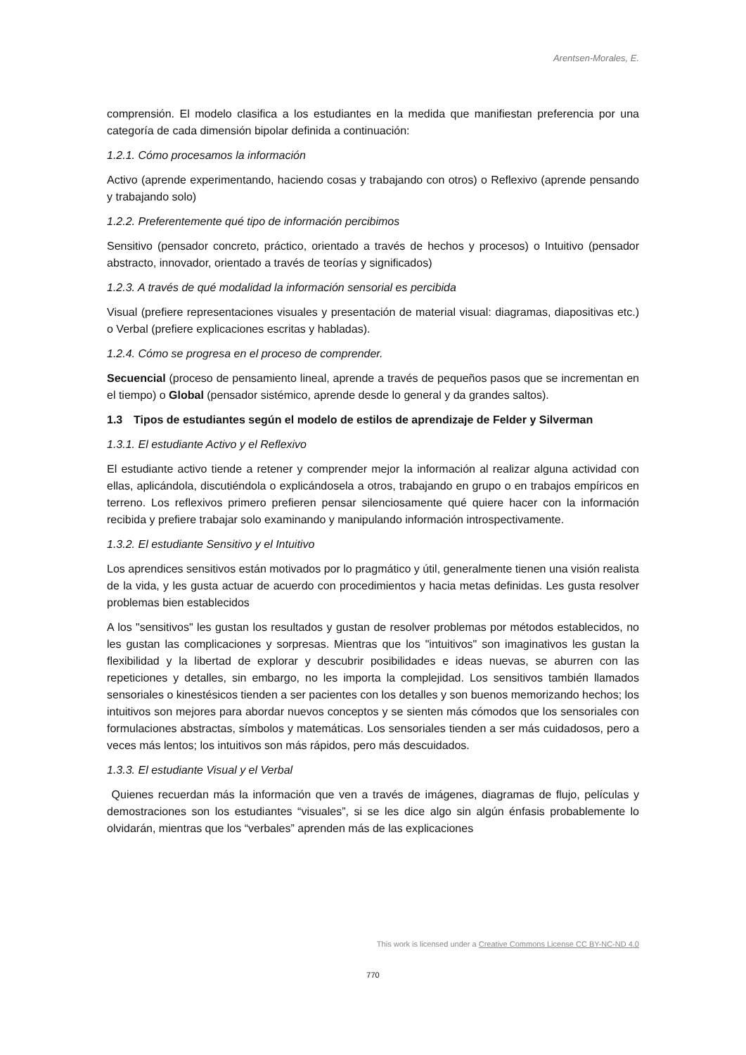Arentsen-Morales, E.
comprensión. El modelo clasifica a los estudiantes en la medida que manifiestan preferencia por una categoría de cada dimensión bipolar definida a continuación:
1.2.1. Cómo procesamos la información
Activo (aprende experimentando, haciendo cosas y trabajando con otros) o Reflexivo (aprende pensando y trabajando solo)
1.2.2. Preferentemente qué tipo de información percibimos
Sensitivo (pensador concreto, práctico, orientado a través de hechos y procesos) o Intuitivo (pensador abstracto, innovador, orientado a través de teorías y significados)
1.2.3. A través de qué modalidad la información sensorial es percibida
Visual (prefiere representaciones visuales y presentación de material visual: diagramas, diapositivas etc.) o Verbal (prefiere explicaciones escritas y habladas).
1.2.4. Cómo se progresa en el proceso de comprender.
Secuencial (proceso de pensamiento lineal, aprende a través de pequeños pasos que se incrementan en el tiempo) o Global (pensador sistémico, aprende desde lo general y da grandes saltos).
1.3 Tipos de estudiantes según el modelo de estilos de aprendizaje de Felder y Silverman
1.3.1. El estudiante Activo y el Reflexivo
El estudiante activo tiende a retener y comprender mejor la información al realizar alguna actividad con ellas, aplicándola, discutiéndola o explicándosela a otros, trabajando en grupo o en trabajos empíricos en terreno. Los reflexivos primero prefieren pensar silenciosamente qué quiere hacer con la información recibida y prefiere trabajar solo examinando y manipulando información introspectivamente.
1.3.2. El estudiante Sensitivo y el Intuitivo
Los aprendices sensitivos están motivados por lo pragmático y útil, generalmente tienen una visión realista de la vida, y les gusta actuar de acuerdo con procedimientos y hacia metas definidas. Les gusta resolver problemas bien establecidos
A los "sensitivos" les gustan los resultados y gustan de resolver problemas por métodos establecidos, no les gustan las complicaciones y sorpresas. Mientras que los "intuitivos" son imaginativos les gustan la flexibilidad y la libertad de explorar y descubrir posibilidades e ideas nuevas, se aburren con las repeticiones y detalles, sin embargo, no les importa la complejidad. Los sensitivos también llamados sensoriales o kinestésicos tienden a ser pacientes con los detalles y son buenos memorizando hechos; los intuitivos son mejores para abordar nuevos conceptos y se sienten más cómodos que los sensoriales con formulaciones abstractas, símbolos y matemáticas. Los sensoriales tienden a ser más cuidadosos, pero a veces más lentos; los intuitivos son más rápidos, pero más descuidados.
1.3.3. El estudiante Visual y el Verbal
Quienes recuerdan más la información que ven a través de imágenes, diagramas de flujo, películas y demostraciones son los estudiantes “visuales”, si se les dice algo sin algún énfasis probablemente lo olvidarán, mientras que los “verbales” aprenden más de las explicaciones
This work is licensed under a Creative Commons License CC BY-NC-ND 4.0
770